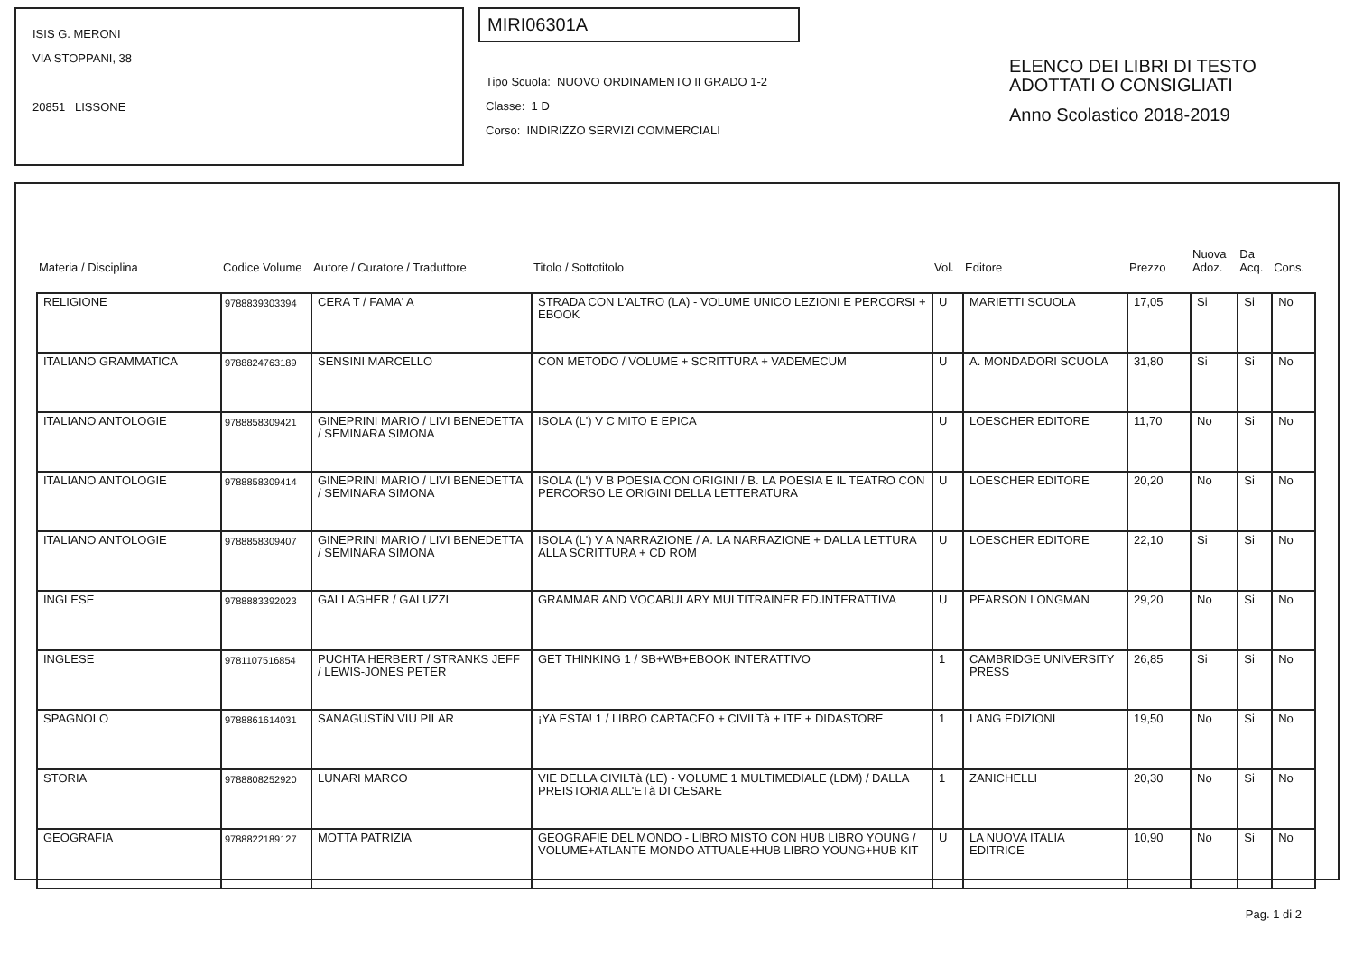ISIS G. MERONI
VIA STOPPANI, 38
20851 LISSONE
MIRI06301A
Tipo Scuola: NUOVO ORDINAMENTO II GRADO 1-2
Classe: 1 D
Corso: INDIRIZZO SERVIZI COMMERCIALI
ELENCO DEI LIBRI DI TESTO
ADOTTATI O CONSIGLIATI
Anno Scolastico 2018-2019
| Materia / Disciplina | Codice Volume | Autore / Curatore / Traduttore | Titolo / Sottotitolo | Vol. | Editore | Prezzo | Nuova Adoz. | Da Acq. | Cons. |
| --- | --- | --- | --- | --- | --- | --- | --- | --- | --- |
| RELIGIONE | 9788839303394 | CERA T / FAMA' A | STRADA CON L'ALTRO (LA) - VOLUME UNICO LEZIONI E PERCORSI + EBOOK | U | MARIETTI SCUOLA | 17,05 | Si | Si | No |
| ITALIANO GRAMMATICA | 9788824763189 | SENSINI MARCELLO | CON METODO / VOLUME + SCRITTURA + VADEMECUM | U | A. MONDADORI SCUOLA | 31,80 | Si | Si | No |
| ITALIANO ANTOLOGIE | 9788858309421 | GINEPRINI MARIO / LIVI BENEDETTA / SEMINARA SIMONA | ISOLA (L') V C MITO E EPICA | U | LOESCHER EDITORE | 11,70 | No | Si | No |
| ITALIANO ANTOLOGIE | 9788858309414 | GINEPRINI MARIO / LIVI BENEDETTA / SEMINARA SIMONA | ISOLA (L') V B POESIA CON ORIGINI / B. LA POESIA E IL TEATRO CON PERCORSO LE ORIGINI DELLA LETTERATURA | U | LOESCHER EDITORE | 20,20 | No | Si | No |
| ITALIANO ANTOLOGIE | 9788858309407 | GINEPRINI MARIO / LIVI BENEDETTA / SEMINARA SIMONA | ISOLA (L') V A NARRAZIONE / A. LA NARRAZIONE + DALLA LETTURA ALLA SCRITTURA + CD ROM | U | LOESCHER EDITORE | 22,10 | Si | Si | No |
| INGLESE | 9788883392023 | GALLAGHER / GALUZZI | GRAMMAR AND VOCABULARY MULTITRAINER ED.INTERATTIVA | U | PEARSON LONGMAN | 29,20 | No | Si | No |
| INGLESE | 9781107516854 | PUCHTA HERBERT / STRANKS JEFF / LEWIS-JONES PETER | GET THINKING 1 / SB+WB+EBOOK INTERATTIVO | 1 | CAMBRIDGE UNIVERSITY PRESS | 26,85 | Si | Si | No |
| SPAGNOLO | 9788861614031 | SANAGUSTíN VIU PILAR | ¡YA ESTA! 1 / LIBRO CARTACEO + CIVILTà + ITE + DIDASTORE | 1 | LANG EDIZIONI | 19,50 | No | Si | No |
| STORIA | 9788808252920 | LUNARI MARCO | VIE DELLA CIVILTà (LE) - VOLUME 1 MULTIMEDIALE (LDM) / DALLA PREISTORIA ALL'ETà DI CESARE | 1 | ZANICHELLI | 20,30 | No | Si | No |
| GEOGRAFIA | 9788822189127 | MOTTA PATRIZIA | GEOGRAFIE DEL MONDO - LIBRO MISTO CON HUB LIBRO YOUNG / VOLUME+ATLANTE MONDO ATTUALE+HUB LIBRO YOUNG+HUB KIT | U | LA NUOVA ITALIA EDITRICE | 10,90 | No | Si | No |
Pag. 1 di 2